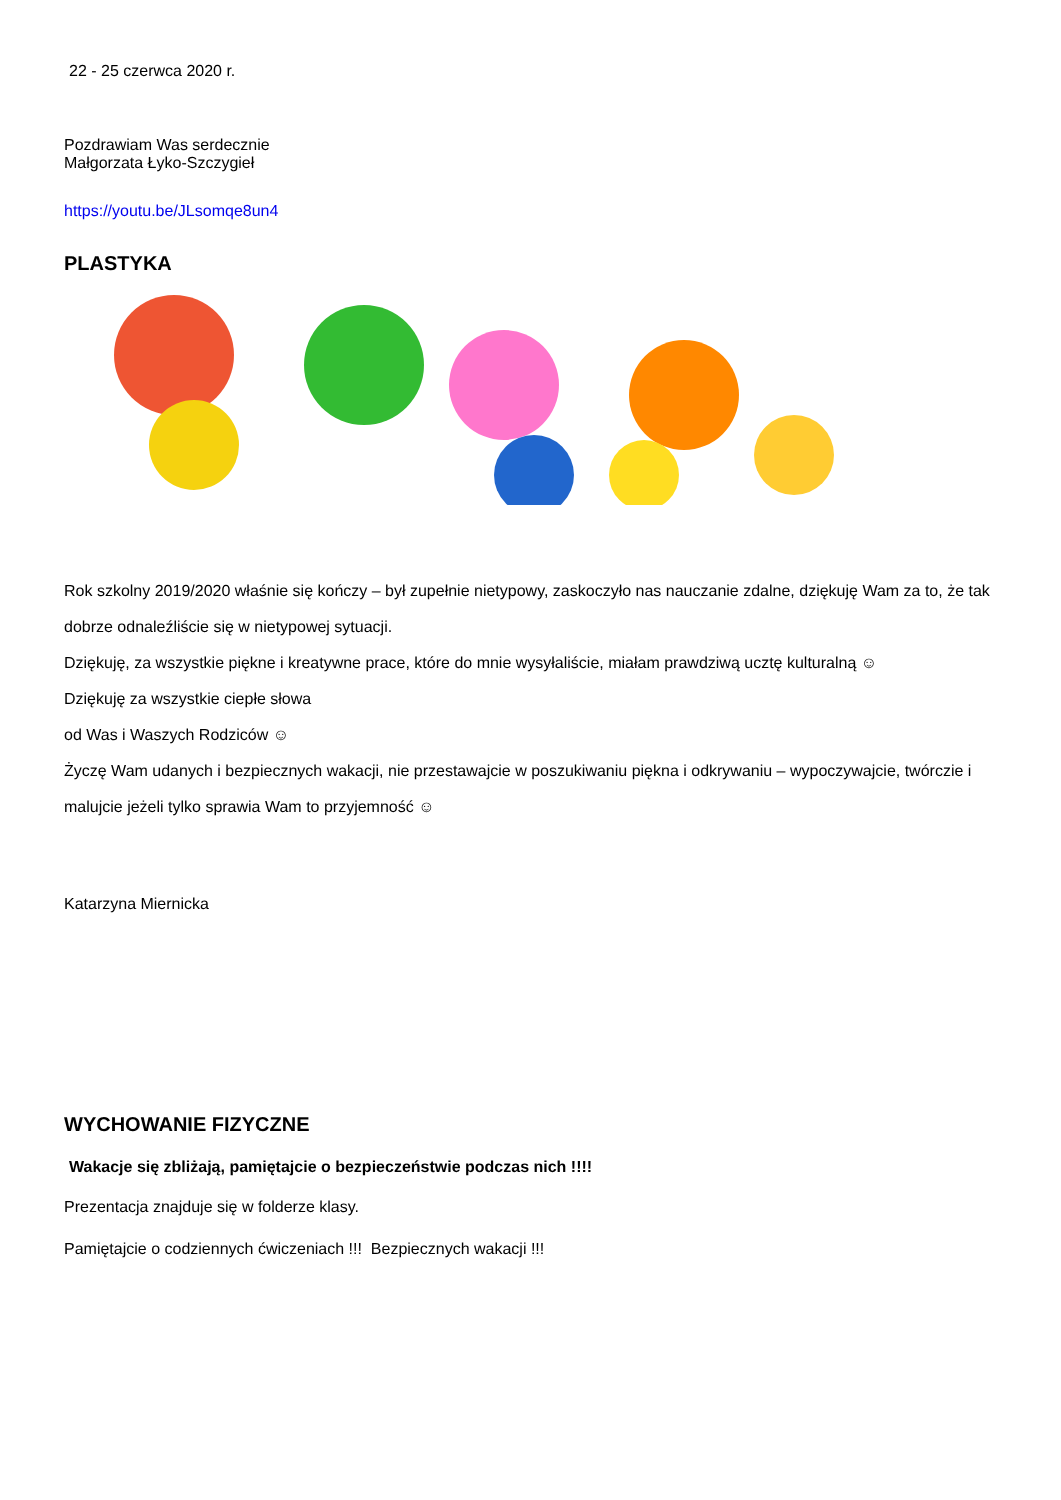22 - 25 czerwca 2020 r.
Pozdrawiam Was serdecznie
Małgorzata Łyko-Szczygieł
https://youtu.be/JLsomqe8un4
PLASTYKA
Rok szkolny 2019/2020 właśnie się kończy – był zupełnie nietypowy, zaskoczyło nas nauczanie zdalne, dziękuję Wam za to, że tak dobrze odnaleźliście się w nietypowej sytuacji.
Dziękuję, za wszystkie piękne i kreatywne prace, które do mnie wysyłaliście, miałam prawdziwą ucztę kulturalną ☺
Dziękuję za wszystkie ciepłe słowa
od Was i Waszych Rodziców ☺
Życzę Wam udanych i bezpiecznych wakacji, nie przestawajcie w poszukiwaniu piękna i odkrywaniu – wypoczywajcie, twórczie i malujcie jeżeli tylko sprawia Wam to przyjemność ☺
Katarzyna Miernicka
WYCHOWANIE FIZYCZNE
Wakacje się zbliżają, pamiętajcie o bezpieczeństwie podczas nich !!!!
Prezentacja znajduje się w folderze klasy.
Pamiętajcie o codziennych ćwiczeniach !!! Bezpiecznych wakacji !!!